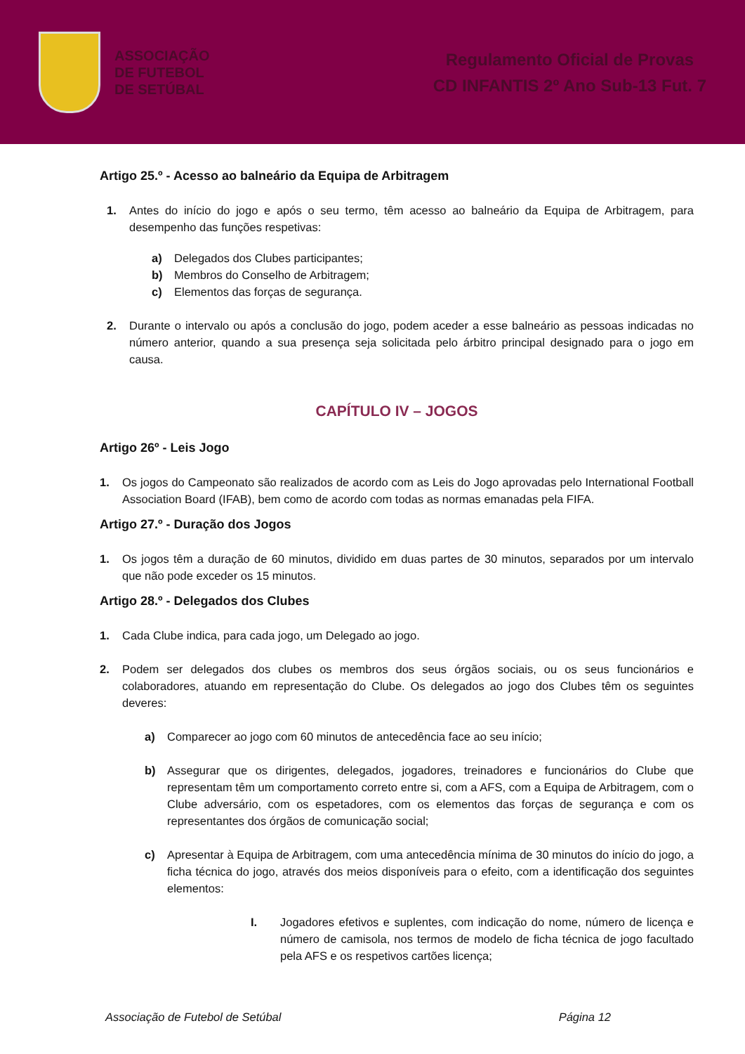ASSOCIAÇÃO
DE FUTEBOL
DE SETÚBAL
Regulamento Oficial de Provas
CD INFANTIS 2º Ano Sub-13 Fut. 7
Artigo 25.º - Acesso ao balneário da Equipa de Arbitragem
1. Antes do início do jogo e após o seu termo, têm acesso ao balneário da Equipa de Arbitragem, para desempenho das funções respetivas:
a) Delegados dos Clubes participantes;
b) Membros do Conselho de Arbitragem;
c) Elementos das forças de segurança.
2. Durante o intervalo ou após a conclusão do jogo, podem aceder a esse balneário as pessoas indicadas no número anterior, quando a sua presença seja solicitada pelo árbitro principal designado para o jogo em causa.
CAPÍTULO IV – JOGOS
Artigo 26º - Leis Jogo
1. Os jogos do Campeonato são realizados de acordo com as Leis do Jogo aprovadas pelo International Football Association Board (IFAB), bem como de acordo com todas as normas emanadas pela FIFA.
Artigo 27.º - Duração dos Jogos
1. Os jogos têm a duração de 60 minutos, dividido em duas partes de 30 minutos, separados por um intervalo que não pode exceder os 15 minutos.
Artigo 28.º - Delegados dos Clubes
1. Cada Clube indica, para cada jogo, um Delegado ao jogo.
2. Podem ser delegados dos clubes os membros dos seus órgãos sociais, ou os seus funcionários e colaboradores, atuando em representação do Clube. Os delegados ao jogo dos Clubes têm os seguintes deveres:
a) Comparecer ao jogo com 60 minutos de antecedência face ao seu início;
b) Assegurar que os dirigentes, delegados, jogadores, treinadores e funcionários do Clube que representam têm um comportamento correto entre si, com a AFS, com a Equipa de Arbitragem, com o Clube adversário, com os espetadores, com os elementos das forças de segurança e com os representantes dos órgãos de comunicação social;
c) Apresentar à Equipa de Arbitragem, com uma antecedência mínima de 30 minutos do início do jogo, a ficha técnica do jogo, através dos meios disponíveis para o efeito, com a identificação dos seguintes elementos:
I. Jogadores efetivos e suplentes, com indicação do nome, número de licença e número de camisola, nos termos de modelo de ficha técnica de jogo facultado pela AFS e os respetivos cartões licença;
Associação de Futebol de Setúbal Página 12